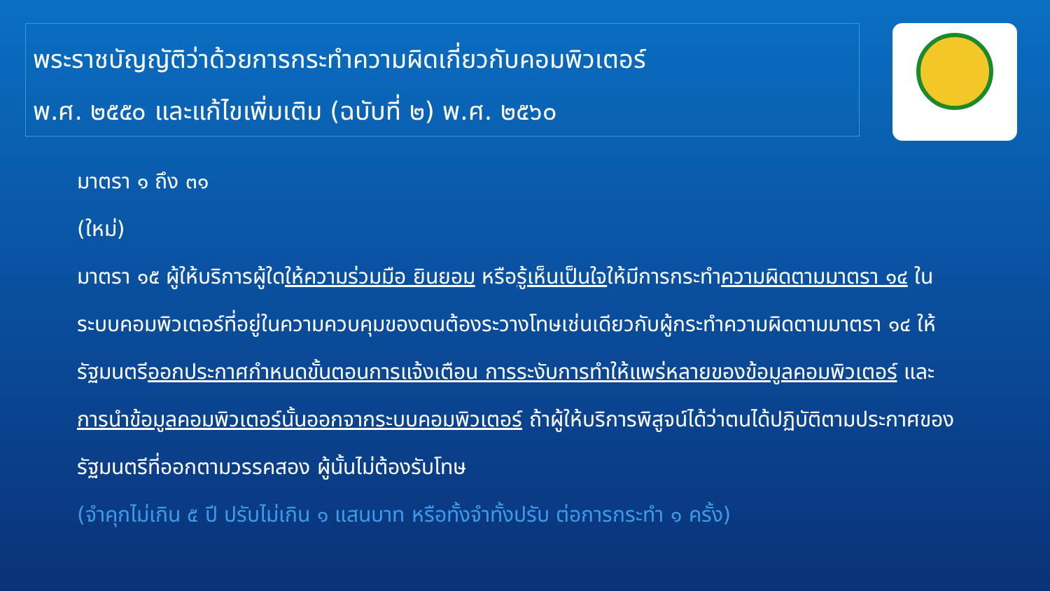พระราชบัญญัติว่าด้วยการกระทำความผิดเกี่ยวกับคอมพิวเตอร์
พ.ศ. ๒๕๕๐ และแก้ไขเพิ่มเติม (ฉบับที่ ๒) พ.ศ. ๒๕๖๐
มาตรา ๑ ถึง ๓๑
(ใหม่)
มาตรา ๑๕ ผู้ให้บริการผู้ใดให้ความร่วมมือ ยินยอม หรือรู้เห็นเป็นใจให้มีการกระทำความผิดตามมาตรา ๑๔ ในระบบคอมพิวเตอร์ที่อยู่ในความควบคุมของตนต้องระวางโทษเช่นเดียวกับผู้กระทำความผิดตามมาตรา ๑๔ ให้รัฐมนตรีออกประกาศกำหนดขั้นตอนการแจ้งเตือน การระงับการทำให้แพร่หลายของข้อมูลคอมพิวเตอร์ และการนำข้อมูลคอมพิวเตอร์นั้นออกจากระบบคอมพิวเตอร์ ถ้าผู้ให้บริการพิสูจน์ได้ว่าตนได้ปฏิบัติตามประกาศของรัฐมนตรีที่ออกตามวรรคสอง ผู้นั้นไม่ต้องรับโทษ
(จำคุกไม่เกิน ๕ ปี ปรับไม่เกิน ๑ แสนบาท หรือทั้งจำทั้งปรับ ต่อการกระทำ ๑ ครั้ง)